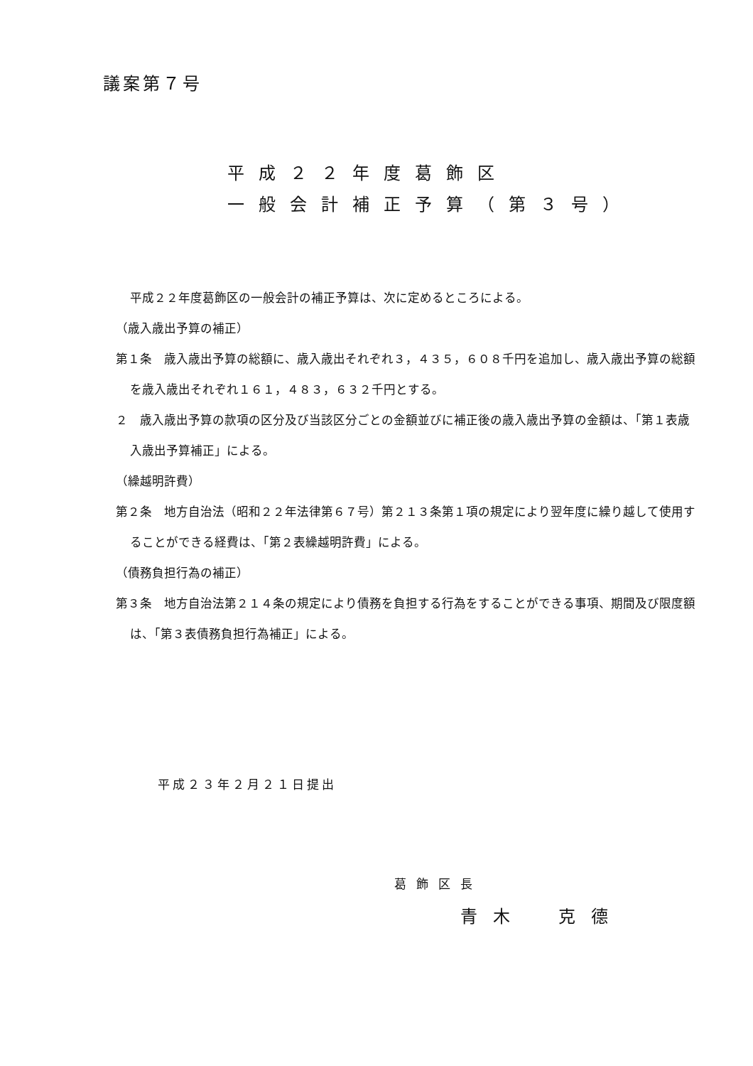議案第７号
平成２２年度葛飾区
一般会計補正予算（第３号）
平成２２年度葛飾区の一般会計の補正予算は、次に定めるところによる。
（歳入歳出予算の補正）
第１条　歳入歳出予算の総額に、歳入歳出それぞれ３，４３５，６０８千円を追加し、歳入歳出予算の総額を歳入歳出それぞれ１６１，４８３，６３２千円とする。
２　歳入歳出予算の款項の区分及び当該区分ごとの金額並びに補正後の歳入歳出予算の金額は、「第１表歳入歳出予算補正」による。
（繰越明許費）
第２条　地方自治法（昭和２２年法律第６７号）第２１３条第１項の規定により翌年度に繰り越して使用することができる経費は、「第２表繰越明許費」による。
（債務負担行為の補正）
第３条　地方自治法第２１４条の規定により債務を負担する行為をすることができる事項、期間及び限度額は、「第３表債務負担行為補正」による。
平成２３年２月２１日提出
葛飾区長
青木　克德